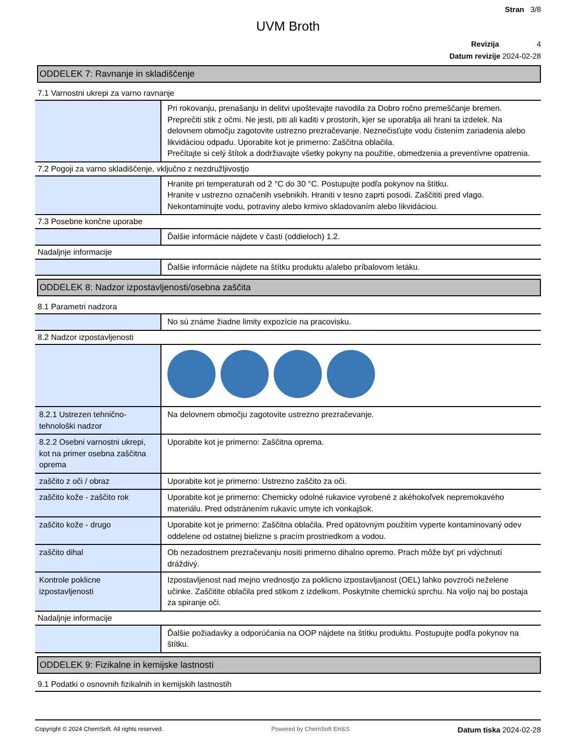Stran 3/8
UVM Broth
Revizija 4
Datum revizije 2024-02-28
ODDELEK 7: Ravnanje in skladiščenje
7.1 Varnostni ukrepi za varno ravnanje
| | Pri rokovanju, prenašanju in delitvi upoštevajte navodila za Dobro ročno premeščanje bremen. Preprečiti stik z očmi. Ne jesti, piti ali kaditi v prostorih, kjer se uporablja ali hrani ta izdelek. Na delovnem območju zagotovite ustrezno prezračevanje. Neznečisťujte vodu čistením zariadenia alebo likvidáciou odpadu. Uporabite kot je primerno: Zaščitna oblačila. Prečítajte si celý štítok a dodržiavajte všetky pokyny na použitie, obmedzenia a preventívne opatrenia. |
7.2 Pogoji za varno skladiščenje, vključno z nezdružljivostjo
| | Hranite pri temperaturah od 2 °C do 30 °C. Postupujte podľa pokynov na štítku. Hranite v ustrezno označenih vsebnikih. Hraniti v tesno zaprti posodi. Zaščititi pred vlago. Nekontaminujte vodu, potraviny alebo krmivo skladovaním alebo likvidáciou. |
7.3 Posebne končne uporabe
| | Ďalšie informácie nájdete v časti (oddieloch) 1.2. |
Nadaljnje informacije
| | Ďalšie informácie nájdete na štítku produktu a/alebo príbalovom letáku. |
ODDELEK 8: Nadzor izpostavljenosti/osebna zaščita
8.1 Parametri nadzora
| | No sú známe žiadne limity expozície na pracovisku. |
8.2 Nadzor izpostavljenosti
| 8.2.1 Ustrezen tehnično-tehnološki nadzor | Na delovnem območju zagotovite ustrezno prezračevanje. |
| 8.2.2 Osebni varnostni ukrepi, kot na primer osebna zaščitna oprema | Uporabite kot je primerno: Zaščitna oprema. |
| zaščito z oči / obraz | Uporabite kot je primerno: Ustrezno zaščito za oči. |
| zaščito kože - zaščito rok | Uporabite kot je primerno: Chemicky odolné rukavice vyrobené z akéhokoľvek nepremokavého materiálu. Pred odstránením rukavíc umyte ich vonkajšok. |
| zaščito kože - drugo | Uporabite kot je primerno: Zaščitna oblačila. Pred opätovným použitím vyperte kontaminovaný odev oddelene od ostatnej bielizne s pracím prostriedkom a vodou. |
| zaščito dihal | Ob nezadostnem prezračevanju nositi primerno dihalno opremo. Prach môže byť pri vdýchnutí dráždivý. |
| Kontrole poklicne izpostavljenosti | Izpostavljenost nad mejno vrednostjo za poklicno izpostavljanost (OEL) lahko povzroči neželene učinke. Zaščitite oblačila pred stikom z izdelkom. Poskytnite chemickú sprchu. Na voljo naj bo postaja za spiranje oči. |
Nadaljnje informacije
| | Ďalšie požiadavky a odporúčania na OOP nájdete na štítku produktu. Postupujte podľa pokynov na štítku. |
ODDELEK 9: Fizikalne in kemijske lastnosti
9.1 Podatki o osnovnih fizikalnih in kemijskih lastnostih
Copyright © 2024 ChemSoft. All rights reserved. Powered by ChemSoft EH&S Datum tiska 2024-02-28